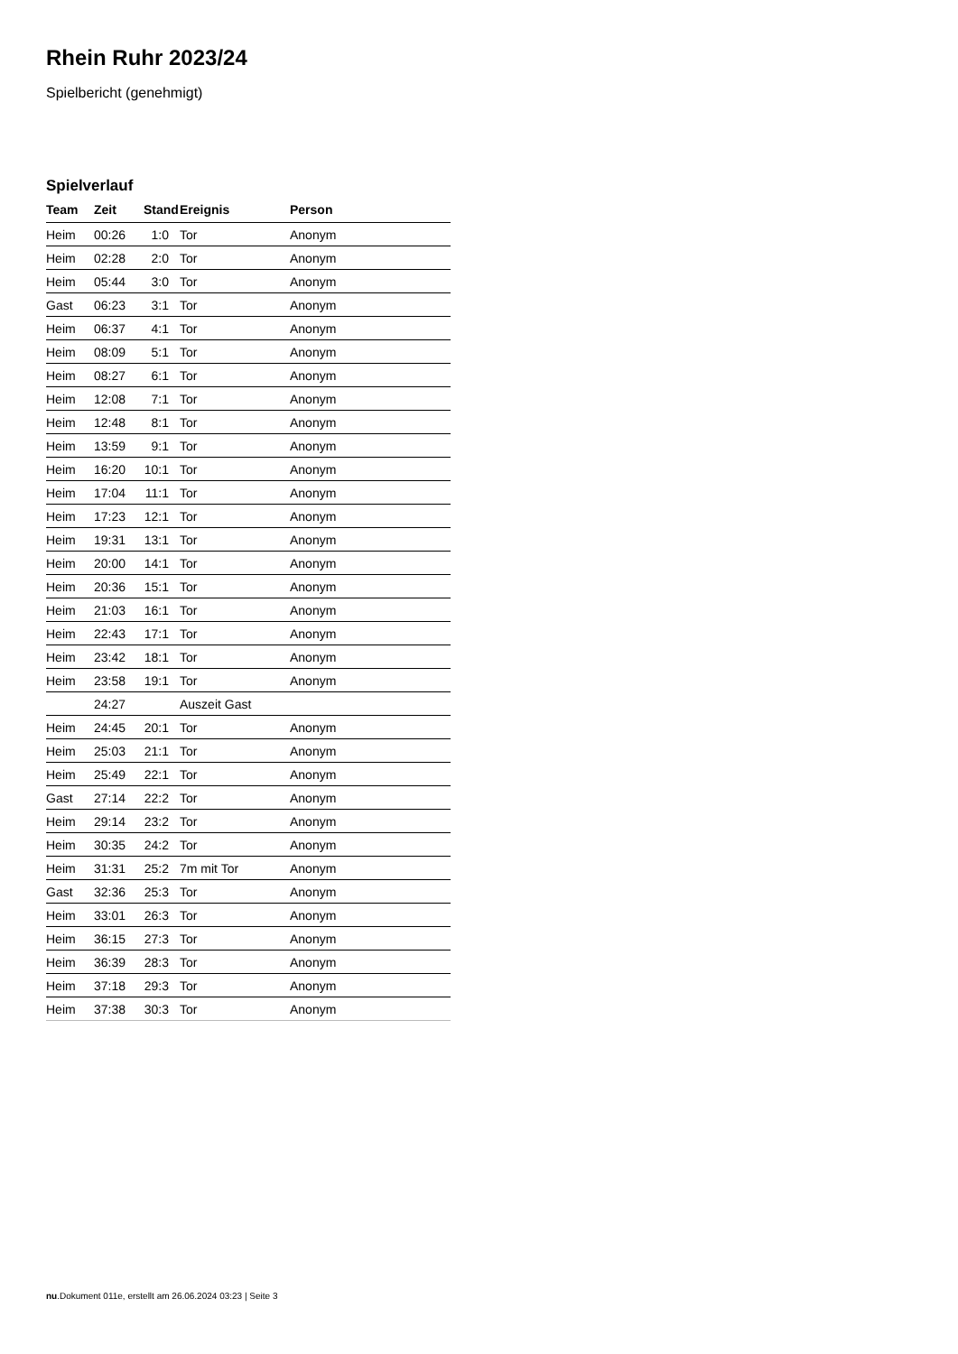Rhein Ruhr 2023/24
Spielbericht (genehmigt)
Spielverlauf
| Team | Zeit | Stand | Ereignis | Person |
| --- | --- | --- | --- | --- |
| Heim | 00:26 | 1:0 | Tor | Anonym |
| Heim | 02:28 | 2:0 | Tor | Anonym |
| Heim | 05:44 | 3:0 | Tor | Anonym |
| Gast | 06:23 | 3:1 | Tor | Anonym |
| Heim | 06:37 | 4:1 | Tor | Anonym |
| Heim | 08:09 | 5:1 | Tor | Anonym |
| Heim | 08:27 | 6:1 | Tor | Anonym |
| Heim | 12:08 | 7:1 | Tor | Anonym |
| Heim | 12:48 | 8:1 | Tor | Anonym |
| Heim | 13:59 | 9:1 | Tor | Anonym |
| Heim | 16:20 | 10:1 | Tor | Anonym |
| Heim | 17:04 | 11:1 | Tor | Anonym |
| Heim | 17:23 | 12:1 | Tor | Anonym |
| Heim | 19:31 | 13:1 | Tor | Anonym |
| Heim | 20:00 | 14:1 | Tor | Anonym |
| Heim | 20:36 | 15:1 | Tor | Anonym |
| Heim | 21:03 | 16:1 | Tor | Anonym |
| Heim | 22:43 | 17:1 | Tor | Anonym |
| Heim | 23:42 | 18:1 | Tor | Anonym |
| Heim | 23:58 | 19:1 | Tor | Anonym |
| | 24:27 | | Auszeit Gast | |
| Heim | 24:45 | 20:1 | Tor | Anonym |
| Heim | 25:03 | 21:1 | Tor | Anonym |
| Heim | 25:49 | 22:1 | Tor | Anonym |
| Gast | 27:14 | 22:2 | Tor | Anonym |
| Heim | 29:14 | 23:2 | Tor | Anonym |
| Heim | 30:35 | 24:2 | Tor | Anonym |
| Heim | 31:31 | 25:2 | 7m mit Tor | Anonym |
| Gast | 32:36 | 25:3 | Tor | Anonym |
| Heim | 33:01 | 26:3 | Tor | Anonym |
| Heim | 36:15 | 27:3 | Tor | Anonym |
| Heim | 36:39 | 28:3 | Tor | Anonym |
| Heim | 37:18 | 29:3 | Tor | Anonym |
| Heim | 37:38 | 30:3 | Tor | Anonym |
nu.Dokument 011e, erstellt am 26.06.2024 03:23 | Seite 3